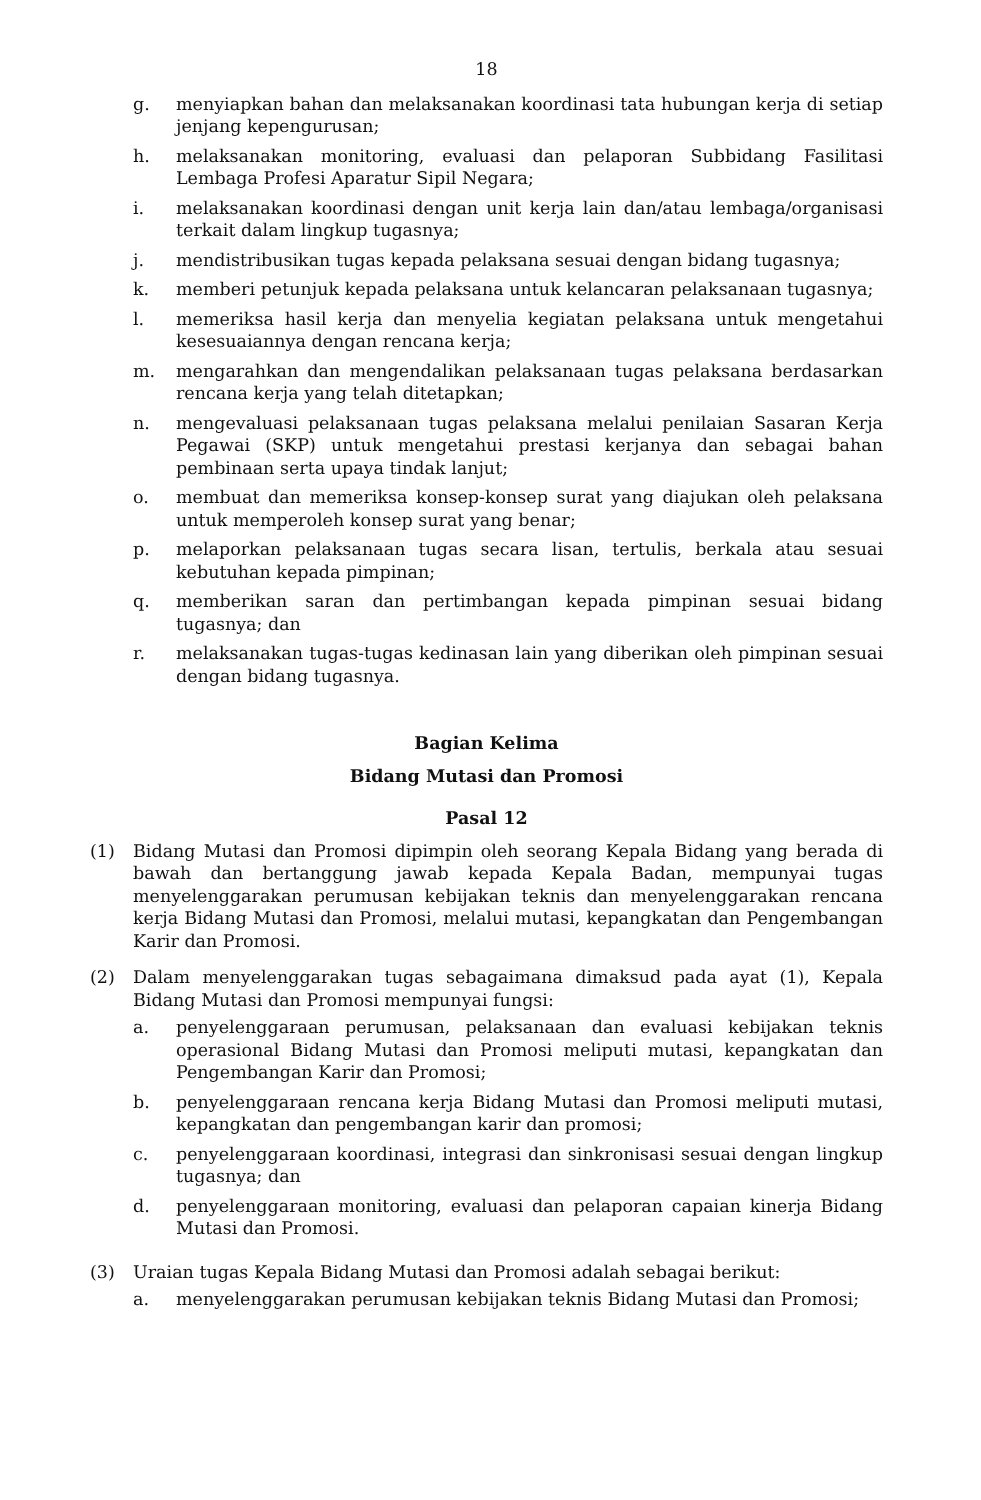18
g. menyiapkan bahan dan melaksanakan koordinasi tata hubungan kerja di setiap jenjang kepengurusan;
h. melaksanakan monitoring, evaluasi dan pelaporan Subbidang Fasilitasi Lembaga Profesi Aparatur Sipil Negara;
i. melaksanakan koordinasi dengan unit kerja lain dan/atau lembaga/organisasi terkait dalam lingkup tugasnya;
j. mendistribusikan tugas kepada pelaksana sesuai dengan bidang tugasnya;
k. memberi petunjuk kepada pelaksana untuk kelancaran pelaksanaan tugasnya;
l. memeriksa hasil kerja dan menyelia kegiatan pelaksana untuk mengetahui kesesuaiannya dengan rencana kerja;
m. mengarahkan dan mengendalikan pelaksanaan tugas pelaksana berdasarkan rencana kerja yang telah ditetapkan;
n. mengevaluasi pelaksanaan tugas pelaksana melalui penilaian Sasaran Kerja Pegawai (SKP) untuk mengetahui prestasi kerjanya dan sebagai bahan pembinaan serta upaya tindak lanjut;
o. membuat dan memeriksa konsep-konsep surat yang diajukan oleh pelaksana untuk memperoleh konsep surat yang benar;
p. melaporkan pelaksanaan tugas secara lisan, tertulis, berkala atau sesuai kebutuhan kepada pimpinan;
q. memberikan saran dan pertimbangan kepada pimpinan sesuai bidang tugasnya; dan
r. melaksanakan tugas-tugas kedinasan lain yang diberikan oleh pimpinan sesuai dengan bidang tugasnya.
Bagian Kelima
Bidang Mutasi dan Promosi
Pasal 12
(1) Bidang Mutasi dan Promosi dipimpin oleh seorang Kepala Bidang yang berada di bawah dan bertanggung jawab kepada Kepala Badan, mempunyai tugas menyelenggarakan perumusan kebijakan teknis dan menyelenggarakan rencana kerja Bidang Mutasi dan Promosi, melalui mutasi, kepangkatan dan Pengembangan Karir dan Promosi.
(2) Dalam menyelenggarakan tugas sebagaimana dimaksud pada ayat (1), Kepala Bidang Mutasi dan Promosi mempunyai fungsi:
a. penyelenggaraan perumusan, pelaksanaan dan evaluasi kebijakan teknis operasional Bidang Mutasi dan Promosi meliputi mutasi, kepangkatan dan Pengembangan Karir dan Promosi;
b. penyelenggaraan rencana kerja Bidang Mutasi dan Promosi meliputi mutasi, kepangkatan dan pengembangan karir dan promosi;
c. penyelenggaraan koordinasi, integrasi dan sinkronisasi sesuai dengan lingkup tugasnya; dan
d. penyelenggaraan monitoring, evaluasi dan pelaporan capaian kinerja Bidang Mutasi dan Promosi.
(3) Uraian tugas Kepala Bidang Mutasi dan Promosi adalah sebagai berikut:
a. menyelenggarakan perumusan kebijakan teknis Bidang Mutasi dan Promosi;